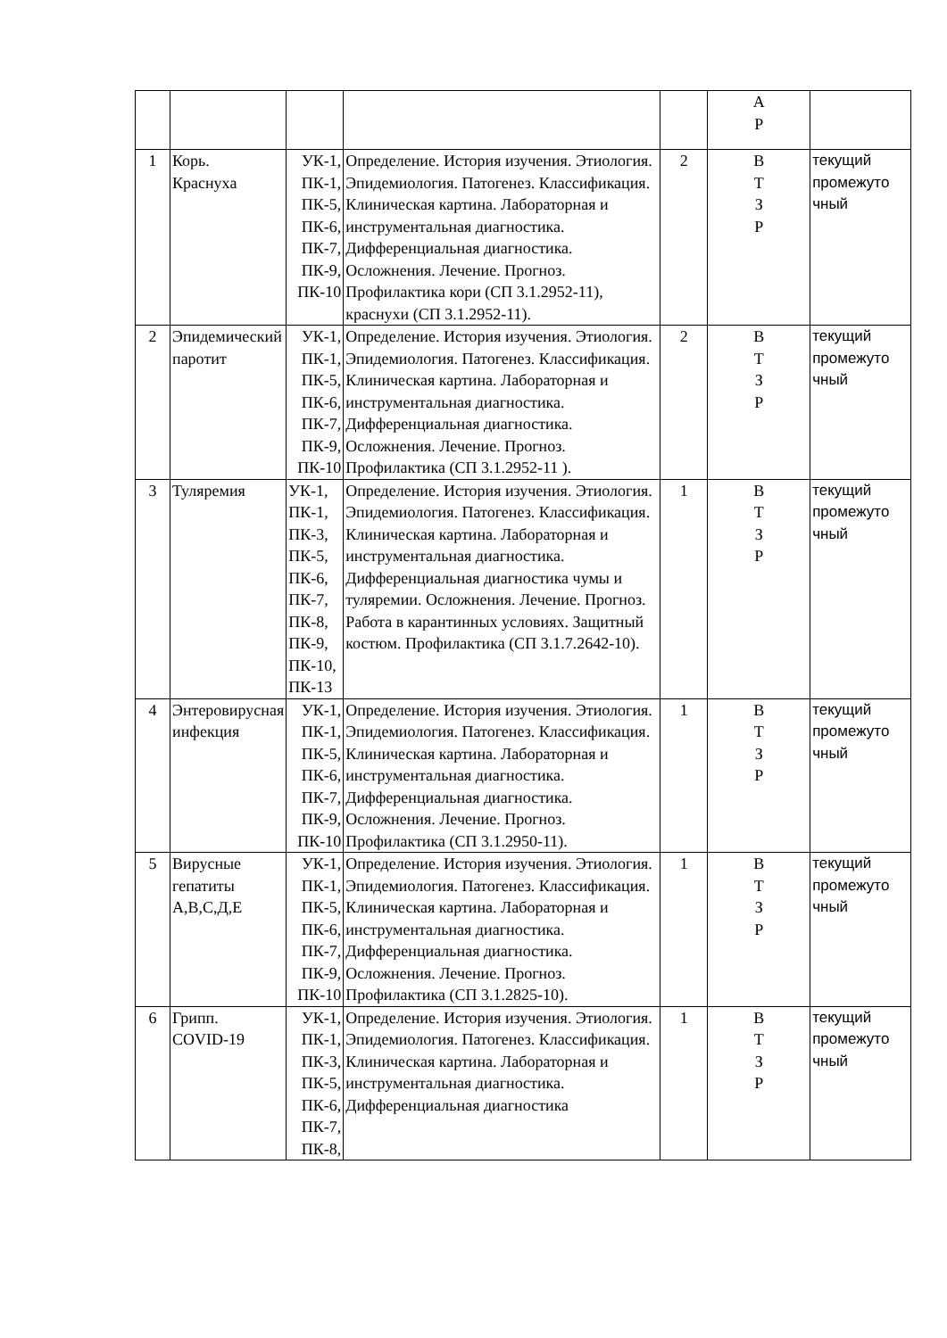| | | | | | А Р | |
| 1 | Корь. Краснуха | УК-1, ПК-1, ПК-5, ПК-6, ПК-7, ПК-9, ПК-10 | Определение. История изучения. Этиология. Эпидемиология. Патогенез. Классификация. Клиническая картина. Лабораторная и инструментальная диагностика. Дифференциальная диагностика. Осложнения. Лечение. Прогноз. Профилактика кори (СП 3.1.2952-11), краснухи (СП 3.1.2952-11). | 2 | В Т З Р | текущий промежуто чный |
| 2 | Эпидемический паротит | УК-1, ПК-1, ПК-5, ПК-6, ПК-7, ПК-9, ПК-10 | Определение. История изучения. Этиология. Эпидемиология. Патогенез. Классификация. Клиническая картина. Лабораторная и инструментальная диагностика. Дифференциальная диагностика. Осложнения. Лечение. Прогноз. Профилактика (СП 3.1.2952-11 ). | 2 | В Т З Р | текущий промежуто чный |
| 3 | Туляремия | УК-1, ПК-1, ПК-3, ПК-5, ПК-6, ПК-7, ПК-8, ПК-9, ПК-10, ПК-13 | Определение. История изучения. Этиология. Эпидемиология. Патогенез. Классификация. Клиническая картина. Лабораторная и инструментальная диагностика. Дифференциальная диагностика чумы и туляремии. Осложнения. Лечение. Прогноз. Работа в карантинных условиях. Защитный костюм. Профилактика (СП 3.1.7.2642-10). | 1 | В Т З Р | текущий промежуто чный |
| 4 | Энтеровирусная инфекция | УК-1, ПК-1, ПК-5, ПК-6, ПК-7, ПК-9, ПК-10 | Определение. История изучения. Этиология. Эпидемиология. Патогенез. Классификация. Клиническая картина. Лабораторная и инструментальная диагностика. Дифференциальная диагностика. Осложнения. Лечение. Прогноз. Профилактика (СП 3.1.2950-11). | 1 | В Т З Р | текущий промежуто чный |
| 5 | Вирусные гепатиты А,В,С,Д,Е | УК-1, ПК-1, ПК-5, ПК-6, ПК-7, ПК-9, ПК-10 | Определение. История изучения. Этиология. Эпидемиология. Патогенез. Классификация. Клиническая картина. Лабораторная и инструментальная диагностика. Дифференциальная диагностика. Осложнения. Лечение. Прогноз. Профилактика (СП 3.1.2825-10). | 1 | В Т З Р | текущий промежуто чный |
| 6 | Грипп. COVID-19 | УК-1, ПК-1, ПК-3, ПК-5, ПК-6, ПК-7, ПК-8, | Определение. История изучения. Этиология. Эпидемиология. Патогенез. Классификация. Клиническая картина. Лабораторная и инструментальная диагностика. Дифференциальная диагностика | 1 | В Т З Р | текущий промежуто чный |